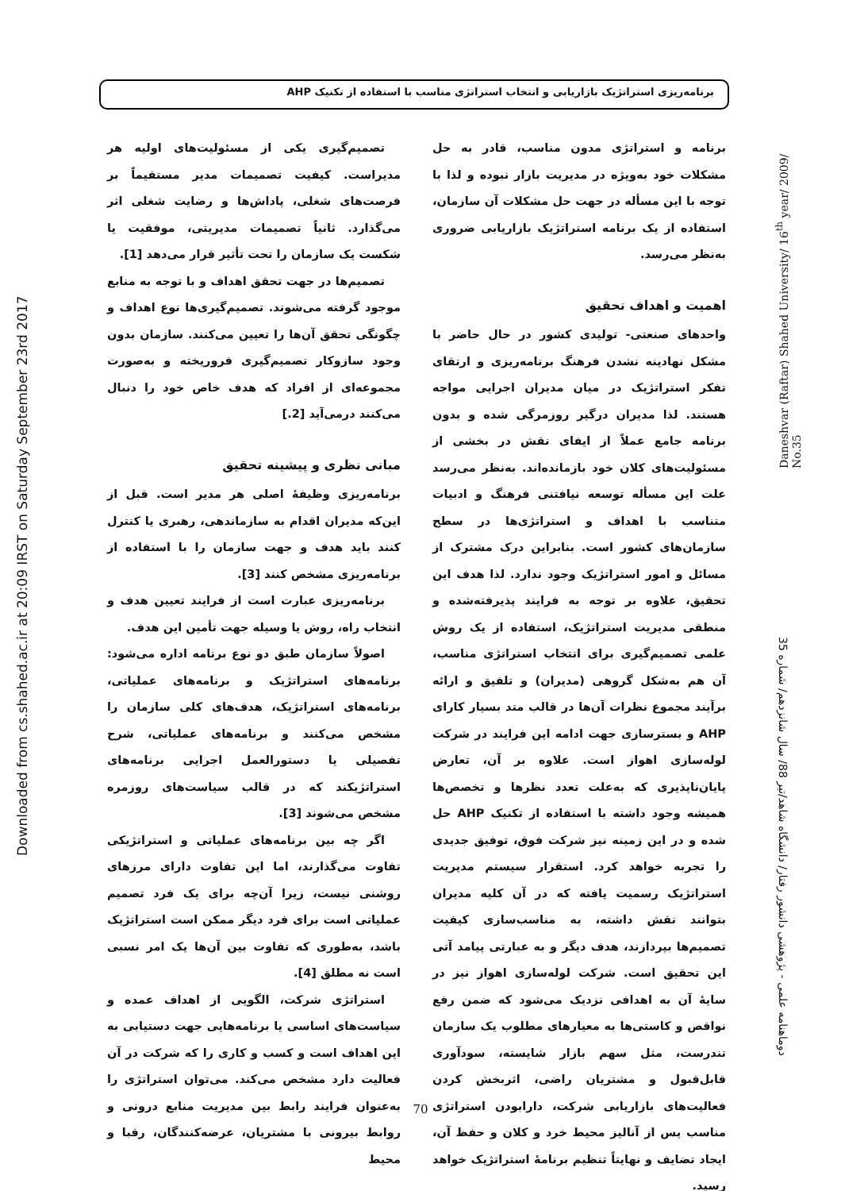برنامه‌ریزی استراتژیک بازاریابی و انتخاب استراتژی مناسب با استفاده از تکنیک AHP
Downloaded from cs.shahed.ac.ir at 20:09 IRST on Saturday September 23rd 2017
Daneshvar (Raftar) Shahed University/ 16<sup>th</sup> year/ 2009/ No.35
دوماهنامه علمی - پژوهشی دانشور رفتار/ دانشگاه شاهد/تیر 88/ سال شانزدهم/ شماره 35
برنامه و استراتژی مدون مناسب، قادر به حل مشکلات خود به‌ویژه در مدیریت بازار نبوده و لذا با توجه با این مسأله در جهت حل مشکلات آن سازمان، استفاده از یک برنامه استراتژیک بازاریابی ضروری به‌نظر می‌رسد.
اهمیت و اهداف تحقیق
واحدهای صنعتی- تولیدی کشور در حال حاضر با مشکل نهادینه نشدن فرهنگ برنامه‌ریزی و ارتقای تفکر استراتژیک در میان مدیران اجرایی مواجه هستند. لذا مدیران درگیر روزمرگی شده و بدون برنامه جامع عملاً از ایفای نقش در بخشی از مسئولیت‌های کلان خود بازمانده‌اند. به‌نظر می‌رسد علت این مسأله توسعه نیافتنی فرهنگ و ادبیات متناسب با اهداف و استراتژی‌ها در سطح سازمان‌های کشور است. بنابراین درک مشترک از مسائل و امور استراتژیک وجود ندارد. لذا هدف این تحقیق، علاوه بر توجه به فرایند پذیرفته‌شده و منطقی مدیریت استراتژیک، استفاده از یک روش علمی تصمیم‌گیری برای انتخاب استراتژی مناسب، آن هم به‌شکل گروهی (مدیران) و تلفیق و ارائه برآیند مجموع نظرات آن‌ها در قالب متد بسیار کارای AHP و بسترسازی جهت ادامه این فرایند در شرکت لوله‌سازی اهواز است. علاوه بر آن، تعارض پایان‌ناپذیری که به‌علت تعدد نظرها و تخصص‌ها همیشه وجود داشته با استفاده از تکنیک AHP حل شده و در این زمینه نیز شرکت فوق، توفیق جدیدی را تجربه خواهد کرد. استقرار سیستم مدیریت استراتژیک رسمیت یافته که در آن کلیه مدیران بتوانند نقش داشته، به مناسب‌سازی کیفیت تصمیم‌ها بپردازند، هدف دیگر و به عبارتی پیامد آتی این تحقیق است. شرکت لوله‌سازی اهواز نیز در سایهٔ آن به اهدافی نزدیک می‌شود که ضمن رفع نواقص و کاستی‌ها به معیارهای مطلوب یک سازمان تندرست، مثل سهم بازار شایسته، سودآوری قابل‌قبول و مشتریان راضی، اثربخش کردن فعالیت‌های بازاریابی شرکت، دارابودن استراتژی مناسب پس از آنالیز محیط خرد و کلان و حفظ آن، ایجاد تضایف و نهایتاً تنظیم برنامهٔ استراتژیک خواهد رسید.
تصمیم‌گیری یکی از مسئولیت‌های اولیه هر مدیراست. کیفیت تصمیمات مدیر مستقیماً بر فرصت‌های شغلی، پاداش‌ها و رضایت شغلی اثر می‌گذارد. ثانیاً تصمیمات مدیریتی، موفقیت یا شکست یک سازمان را تحت تأثیر قرار می‌دهد [1].
تصمیم‌ها در جهت تحقق اهداف و با توجه به منابع موجود گرفته می‌شوند. تصمیم‌گیری‌ها نوع اهداف و چگونگی تحقق آن‌ها را تعیین می‌کنند. سازمان بدون وجود سازوکار تصمیم‌گیری فروریخته و به‌صورت مجموعه‌ای از افراد که هدف خاص خود را دنبال می‌کنند درمی‌آید [2.]
مبانی نظری و پیشینه تحقیق
برنامه‌ریزی وظیفهٔ اصلی هر مدیر است. قبل از این‌که مدیران اقدام به سازماندهی، رهبری یا کنترل کنند باید هدف و جهت سازمان را با استفاده از برنامه‌ریزی مشخص کنند [3].
برنامه‌ریزی عبارت است از فرایند تعیین هدف و انتخاب راه، روش یا وسیله جهت تأمین این هدف.
اصولاً سازمان طبق دو نوع برنامه اداره می‌شود: برنامه‌های استراتژیک و برنامه‌های عملیاتی، برنامه‌های استراتژیک، هدف‌های کلی سازمان را مشخص می‌کنند و برنامه‌های عملیاتی، شرح تفصیلی یا دستورالعمل اجرایی برنامه‌های استراتژیکند که در قالب سیاست‌های روزمره مشخص می‌شوند [3].
اگر چه بین برنامه‌های عملیاتی و استراتژیکی تفاوت می‌گذارند، اما این تفاوت دارای مرزهای روشنی نیست، زیرا آن‌چه برای یک فرد تصمیم عملیاتی است برای فرد دیگر ممکن است استراتژیک باشد، به‌طوری که تفاوت بین آن‌ها یک امر نسبی است نه مطلق [4].
استراتژی شرکت، الگویی از اهداف عمده و سیاست‌های اساسی یا برنامه‌هایی جهت دستیابی به این اهداف است و کسب و کاری را که شرکت در آن فعالیت دارد مشخص می‌کند. می‌توان استراتژی را به‌عنوان فرایند رابط بین مدیریت منابع درونی و روابط بیرونی با مشتریان، عرضه‌کنندگان، رقبا و محیط
70